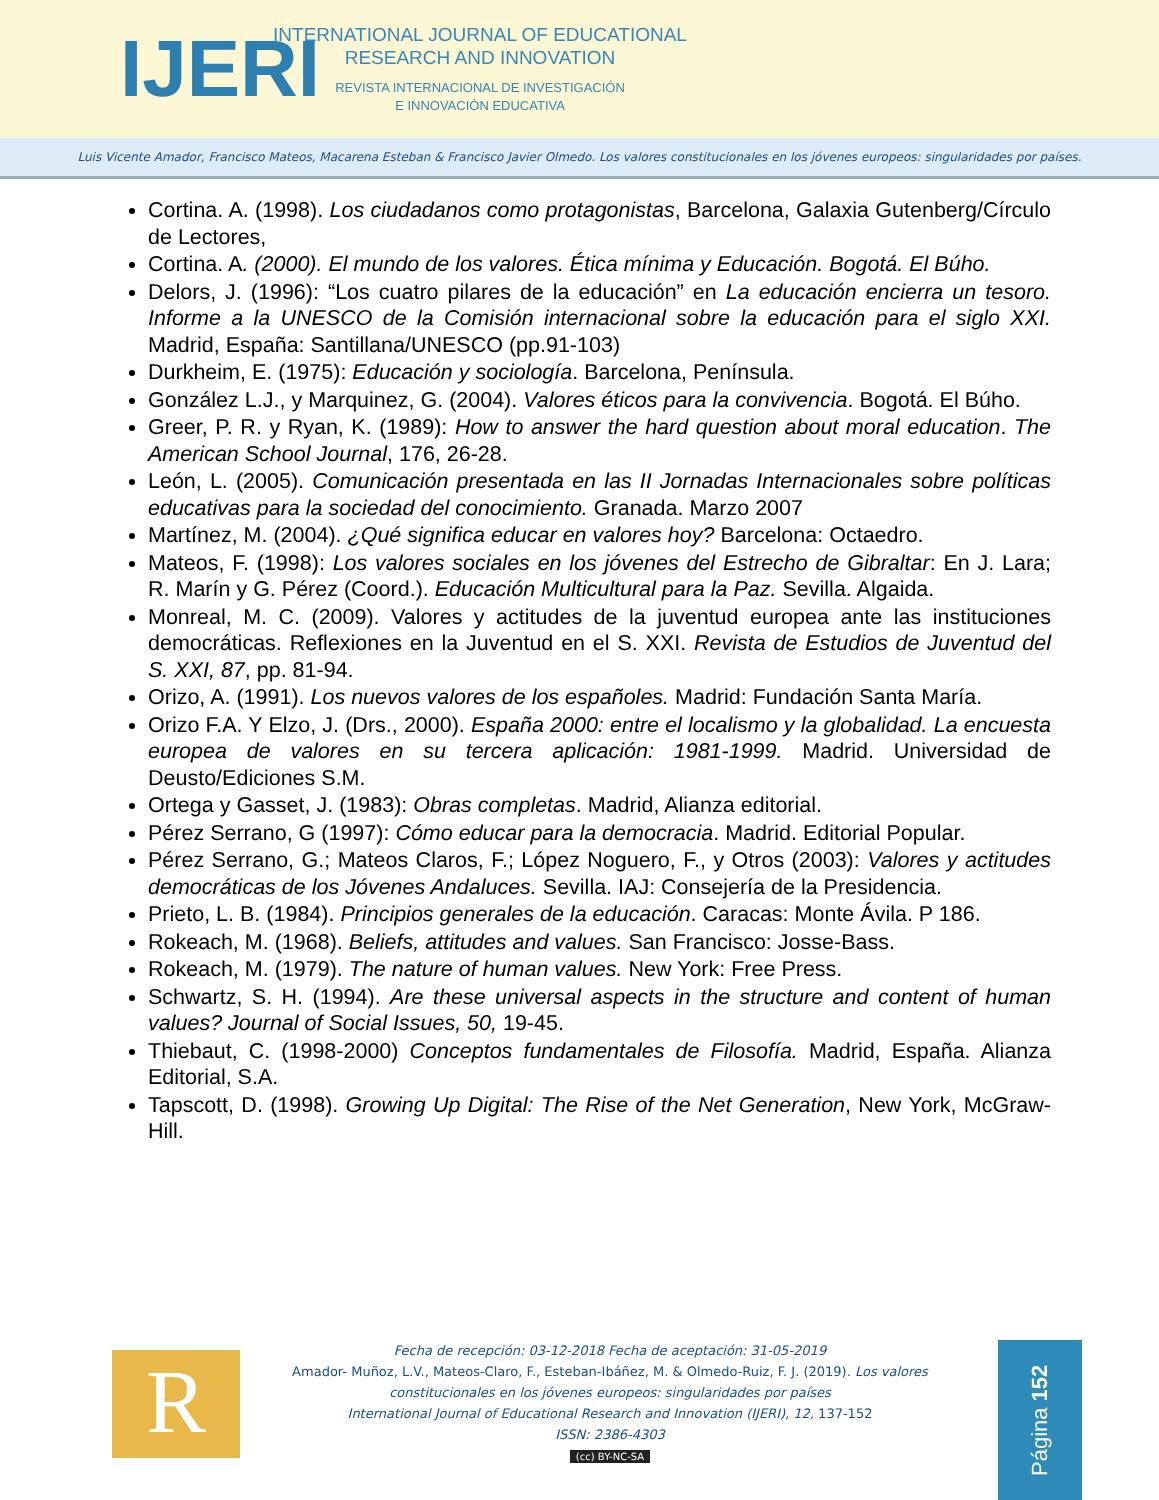IJERI
INTERNATIONAL JOURNAL OF EDUCATIONAL
RESEARCH AND INNOVATION
REVISTA INTERNACIONAL DE INVESTIGACIÓN
E INNOVACIÓN EDUCATIVA
Luis Vicente Amador, Francisco Mateos, Macarena Esteban & Francisco Javier Olmedo. Los valores constitucionales en los jóvenes europeos: singularidades por países.
Cortina. A. (1998). Los ciudadanos como protagonistas, Barcelona, Galaxia Gutenberg/Círculo de Lectores,
Cortina. A. (2000). El mundo de los valores. Ética mínima y Educación. Bogotá. El Búho.
Delors, J. (1996): “Los cuatro pilares de la educación” en La educación encierra un tesoro. Informe a la UNESCO de la Comisión internacional sobre la educación para el siglo XXI. Madrid, España: Santillana/UNESCO (pp.91-103)
Durkheim, E. (1975): Educación y sociología. Barcelona, Península.
González L.J., y Marquinez, G. (2004). Valores éticos para la convivencia. Bogotá. El Búho.
Greer, P. R. y Ryan, K. (1989): How to answer the hard question about moral education. The American School Journal, 176, 26-28.
León, L. (2005). Comunicación presentada en las II Jornadas Internacionales sobre políticas educativas para la sociedad del conocimiento. Granada. Marzo 2007
Martínez, M. (2004). ¿Qué significa educar en valores hoy? Barcelona: Octaedro.
Mateos, F. (1998): Los valores sociales en los jóvenes del Estrecho de Gibraltar: En J. Lara; R. Marín y G. Pérez (Coord.). Educación Multicultural para la Paz. Sevilla. Algaida.
Monreal, M. C. (2009). Valores y actitudes de la juventud europea ante las instituciones democráticas. Reflexiones en la Juventud en el S. XXI. Revista de Estudios de Juventud del S. XXI, 87, pp. 81-94.
Orizo, A. (1991). Los nuevos valores de los españoles. Madrid: Fundación Santa María.
Orizo F.A. Y Elzo, J. (Drs., 2000). España 2000: entre el localismo y la globalidad. La encuesta europea de valores en su tercera aplicación: 1981-1999. Madrid. Universidad de Deusto/Ediciones S.M.
Ortega y Gasset, J. (1983): Obras completas. Madrid, Alianza editorial.
Pérez Serrano, G (1997): Cómo educar para la democracia. Madrid. Editorial Popular.
Pérez Serrano, G.; Mateos Claros, F.; López Noguero, F., y Otros (2003): Valores y actitudes democráticas de los Jóvenes Andaluces. Sevilla. IAJ: Consejería de la Presidencia.
Prieto, L. B. (1984). Principios generales de la educación. Caracas: Monte Ávila. P 186.
Rokeach, M. (1968). Beliefs, attitudes and values. San Francisco: Josse-Bass.
Rokeach, M. (1979). The nature of human values. New York: Free Press.
Schwartz, S. H. (1994). Are these universal aspects in the structure and content of human values? Journal of Social Issues, 50, 19-45.
Thiebaut, C. (1998-2000) Conceptos fundamentales de Filosofía. Madrid, España. Alianza Editorial, S.A.
Tapscott, D. (1998). Growing Up Digital: The Rise of the Net Generation, New York, McGraw-Hill.
R
Fecha de recepción: 03-12-2018 Fecha de aceptación: 31-05-2019
Amador- Muñoz, L.V., Mateos-Claro, F., Esteban-Ibáñez, M. & Olmedo-Ruiz, F. J. (2019). Los valores constitucionales en los jóvenes europeos: singularidades por países
International Journal of Educational Research and Innovation (IJERI), 12, 137-152
ISSN: 2386-4303
(cc) BY-NC-SA
Página 152